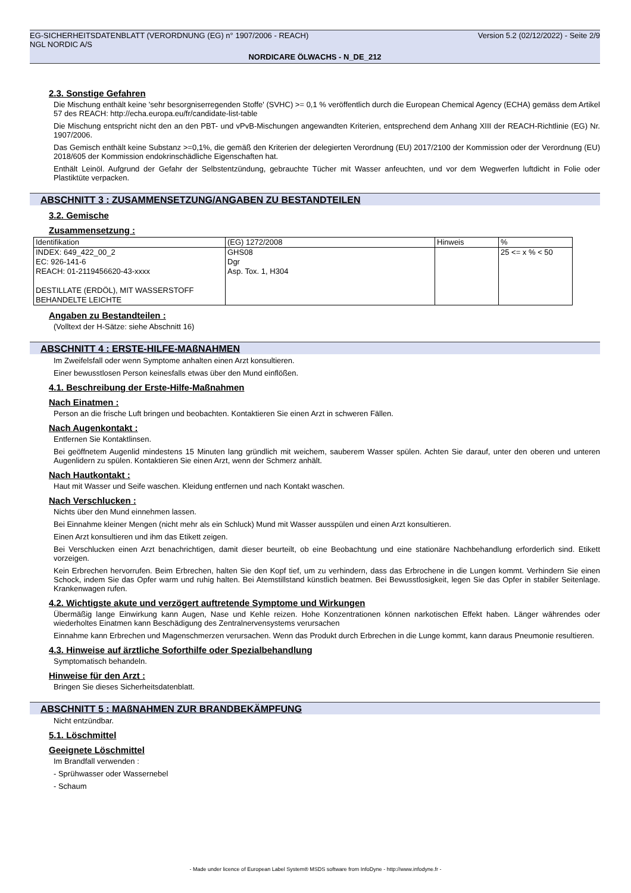EG-SICHERHEITSDATENBLATT (VERORDNUNG (EG) n° 1907/2006 - REACH) Version 5.2 (02/12/2022) - Seite 2/9
NGL NORDIC A/S
NORDICARE ÖLWACHS - N_DE_212
2.3. Sonstige Gefahren
Die Mischung enthält keine 'sehr besorgniserregenden Stoffe' (SVHC) >= 0,1 % veröffentlich durch die European Chemical Agency (ECHA) gemäss dem Artikel 57 des REACH: http://echa.europa.eu/fr/candidate-list-table
Die Mischung entspricht nicht den an den PBT- und vPvB-Mischungen angewandten Kriterien, entsprechend dem Anhang XIII der REACH-Richtlinie (EG) Nr. 1907/2006.
Das Gemisch enthält keine Substanz >=0,1%, die gemäß den Kriterien der delegierten Verordnung (EU) 2017/2100 der Kommission oder der Verordnung (EU) 2018/605 der Kommission endokrinschädliche Eigenschaften hat.
Enthält Leinöl. Aufgrund der Gefahr der Selbstentzündung, gebrauchte Tücher mit Wasser anfeuchten, und vor dem Wegwerfen luftdicht in Folie oder Plastiktüte verpacken.
ABSCHNITT 3 : ZUSAMMENSETZUNG/ANGABEN ZU BESTANDTEILEN
3.2. Gemische
Zusammensetzung :
| Identifikation | (EG) 1272/2008 | Hinweis | % |
| INDEX: 649_422_00_2 EC: 926-141-6 REACH: 01-2119456620-43-xxxx DESTILLATE (ERDÖL), MIT WASSERSTOFF BEHANDELTE LEICHTE | GHS08 Dgr Asp. Tox. 1, H304 | | 25 <= x % < 50 |
Angaben zu Bestandteilen :
(Volltext der H-Sätze: siehe Abschnitt 16)
ABSCHNITT 4 : ERSTE-HILFE-MAßNAHMEN
Im Zweifelsfall oder wenn Symptome anhalten einen Arzt konsultieren.
Einer bewusstlosen Person keinesfalls etwas über den Mund einflößen.
4.1. Beschreibung der Erste-Hilfe-Maßnahmen
Nach Einatmen :
Person an die frische Luft bringen und beobachten. Kontaktieren Sie einen Arzt in schweren Fällen.
Nach Augenkontakt :
Entfernen Sie Kontaktlinsen.
Bei geöffnetem Augenlid mindestens 15 Minuten lang gründlich mit weichem, sauberem Wasser spülen. Achten Sie darauf, unter den oberen und unteren Augenlidern zu spülen. Kontaktieren Sie einen Arzt, wenn der Schmerz anhält.
Nach Hautkontakt :
Haut mit Wasser und Seife waschen. Kleidung entfernen und nach Kontakt waschen.
Nach Verschlucken :
Nichts über den Mund einnehmen lassen.
Bei Einnahme kleiner Mengen (nicht mehr als ein Schluck) Mund mit Wasser ausspülen und einen Arzt konsultieren.
Einen Arzt konsultieren und ihm das Etikett zeigen.
Bei Verschlucken einen Arzt benachrichtigen, damit dieser beurteilt, ob eine Beobachtung und eine stationäre Nachbehandlung erforderlich sind. Etikett vorzeigen.
Kein Erbrechen hervorrufen. Beim Erbrechen, halten Sie den Kopf tief, um zu verhindern, dass das Erbrochene in die Lungen kommt. Verhindern Sie einen Schock, indem Sie das Opfer warm und ruhig halten. Bei Atemstillstand künstlich beatmen. Bei Bewusstlosigkeit, legen Sie das Opfer in stabiler Seitenlage. Krankenwagen rufen.
4.2. Wichtigste akute und verzögert auftretende Symptome und Wirkungen
Übermäßig lange Einwirkung kann Augen, Nase und Kehle reizen. Hohe Konzentrationen können narkotischen Effekt haben. Länger währendes oder wiederholtes Einatmen kann Beschädigung des Zentralnervensystems verursachen
Einnahme kann Erbrechen und Magenschmerzen verursachen. Wenn das Produkt durch Erbrechen in die Lunge kommt, kann daraus Pneumonie resultieren.
4.3. Hinweise auf ärztliche Soforthilfe oder Spezialbehandlung
Symptomatisch behandeln.
Hinweise für den Arzt :
Bringen Sie dieses Sicherheitsdatenblatt.
ABSCHNITT 5 : MAßNAHMEN ZUR BRANDBEKÄMPFUNG
Nicht entzündbar.
5.1. Löschmittel
Geeignete Löschmittel
Im Brandfall verwenden :
- Sprühwasser oder Wassernebel
- Schaum
- Made under licence of European Label System® MSDS software from InfoDyne - http://www.infodyne.fr -